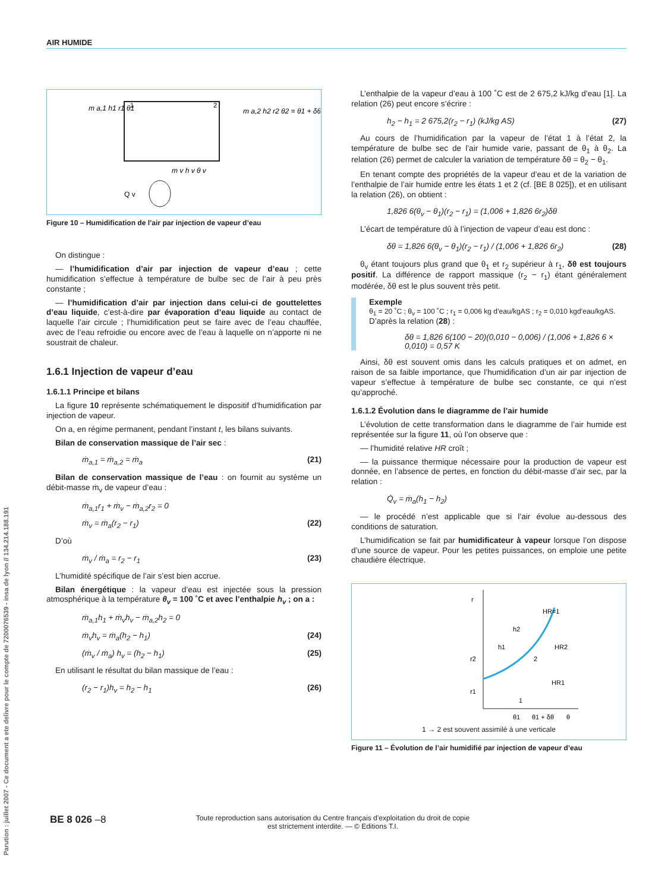AIR HUMIDE
Parution : juillet 2007 - Ce document a ete delivre pour le compte de 7200076539 - insa de lyon // 134.214.188.191
m a,1 h1 r1 θ1
m a,2 h2 r2 θ2 = θ1 + δθ
1
2
m v h v θ v
Q v
Figure 10 – Humidification de l’air par injection de vapeur d’eau
On distingue :
— l’humidification d’air par injection de vapeur d’eau ; cette humidification s’effectue à température de bulbe sec de l’air à peu près constante ;
— l’humidification d’air par injection dans celui-ci de gouttelettes d’eau liquide, c’est-à-dire par évaporation d’eau liquide au contact de laquelle l’air circule ; l’humidification peut se faire avec de l’eau chauffée, avec de l’eau refroidie ou encore avec de l’eau à laquelle on n’apporte ni ne soustrait de chaleur.
1.6.1 Injection de vapeur d’eau
1.6.1.1 Principe et bilans
La figure 10 représente schématiquement le dispositif d’humidification par injection de vapeur.
On a, en régime permanent, pendant l’instant t, les bilans suivants.
Bilan de conservation massique de l’air sec :
ṁ<sub>a,1</sub> = ṁ<sub>a,2</sub> = ṁ<sub>a</sub> (21)
Bilan de conservation massique de l’eau : on fournit au système un débit-masse ṁ<sub>v</sub> de vapeur d’eau :
ṁ<sub>a,1</sub>r<sub>1</sub> + ṁ<sub>v</sub> − ṁ<sub>a,2</sub>r<sub>2</sub> = 0
ṁ<sub>v</sub> = ṁ<sub>a</sub>(r<sub>2</sub> − r<sub>1</sub>) (22)
D’où
ṁ<sub>v</sub> / ṁ<sub>a</sub> = r<sub>2</sub> − r<sub>1</sub> (23)
L’humidité spécifique de l’air s’est bien accrue.
Bilan énergétique : la vapeur d’eau est injectée sous la pression atmosphérique à la température θ<sub>v</sub> = 100 ˚C et avec l’enthalpie h<sub>v</sub> ; on a :
ṁ<sub>a,1</sub>h<sub>1</sub> + ṁ<sub>v</sub>h<sub>v</sub> − ṁ<sub>a,2</sub>h<sub>2</sub> = 0
ṁ<sub>v</sub>h<sub>v</sub> = ṁ<sub>a</sub>(h<sub>2</sub> − h<sub>1</sub>) (24)
(ṁ<sub>v</sub> / ṁ<sub>a</sub>) h<sub>v</sub> = (h<sub>2</sub> − h<sub>1</sub>) (25)
En utilisant le résultat du bilan massique de l’eau :
(r<sub>2</sub> − r<sub>1</sub>)h<sub>v</sub> = h<sub>2</sub> − h<sub>1</sub> (26)
L’enthalpie de la vapeur d’eau à 100 ˚C est de 2 675,2 kJ/kg d’eau [1]. La relation (26) peut encore s’écrire :
h<sub>2</sub> − h<sub>1</sub> = 2 675,2(r<sub>2</sub> − r<sub>1</sub>) (kJ/kg AS) (27)
Au cours de l’humidification par la vapeur de l’état 1 à l’état 2, la température de bulbe sec de l’air humide varie, passant de θ<sub>1</sub> à θ<sub>2</sub>. La relation (26) permet de calculer la variation de température δθ = θ<sub>2</sub> − θ<sub>1</sub>.
En tenant compte des propriétés de la vapeur d’eau et de la variation de l’enthalpie de l’air humide entre les états 1 et 2 (cf. [BE 8 025]), et en utilisant la relation (26), on obtient :
1,826 6(θ<sub>v</sub> − θ<sub>1</sub>)(r<sub>2</sub> − r<sub>1</sub>) = (1,006 + 1,826 6r<sub>2</sub>)δθ
L’écart de température dû à l’injection de vapeur d’eau est donc :
δθ = 1,826 6(θ<sub>v</sub> − θ<sub>1</sub>)(r<sub>2</sub> − r<sub>1</sub>) / (1,006 + 1,826 6r<sub>2</sub>) (28)
θ<sub>v</sub> étant toujours plus grand que θ<sub>1</sub> et r<sub>2</sub> supérieur à r<sub>1</sub>, δθ est toujours positif. La différence de rapport massique (r<sub>2</sub> − r<sub>1</sub>) étant généralement modérée, δθ est le plus souvent très petit.
Exemple
θ<sub>1</sub> = 20 ˚C ; θ<sub>v</sub> = 100 ˚C ; r<sub>1</sub> = 0,006 kg d’eau/kgAS ; r<sub>2</sub> = 0,010 kgd’eau/kgAS.
D’après la relation (28) :
δθ = 1,826 6(100 − 20)(0,010 − 0,006) / (1,006 + 1,826 6 × 0,010) = 0,57 K
Ainsi, δθ est souvent omis dans les calculs pratiques et on admet, en raison de sa faible importance, que l’humidification d’un air par injection de vapeur s’effectue à température de bulbe sec constante, ce qui n’est qu’approché.
1.6.1.2 Évolution dans le diagramme de l’air humide
L’évolution de cette transformation dans le diagramme de l’air humide est représentée sur la figure 11, où l’on observe que :
— l’humidité relative HR croît ;
— la puissance thermique nécessaire pour la production de vapeur est donnée, en l’absence de pertes, en fonction du débit-masse d’air sec, par la relation :
Q̇<sub>v</sub> = ṁ<sub>a</sub>(h<sub>1</sub> − h<sub>2</sub>)
— le procédé n’est applicable que si l’air évolue au-dessous des conditions de saturation.
L’humidification se fait par humidificateur à vapeur lorsque l’on dispose d’une source de vapeur. Pour les petites puissances, on emploie une petite chaudière électrique.
r
r2
r1
h2
h1
HR=1
HR2
HR1
2
1
θ1
θ1 + δθ
θ
1 → 2 est souvent assimilé à une verticale
Figure 11 – Évolution de l’air humidifié par injection de vapeur d’eau
BE 8 026 –8
Toute reproduction sans autorisation du Centre français d’exploitation du droit de copie
est strictement interdite. — © Editions T.I.